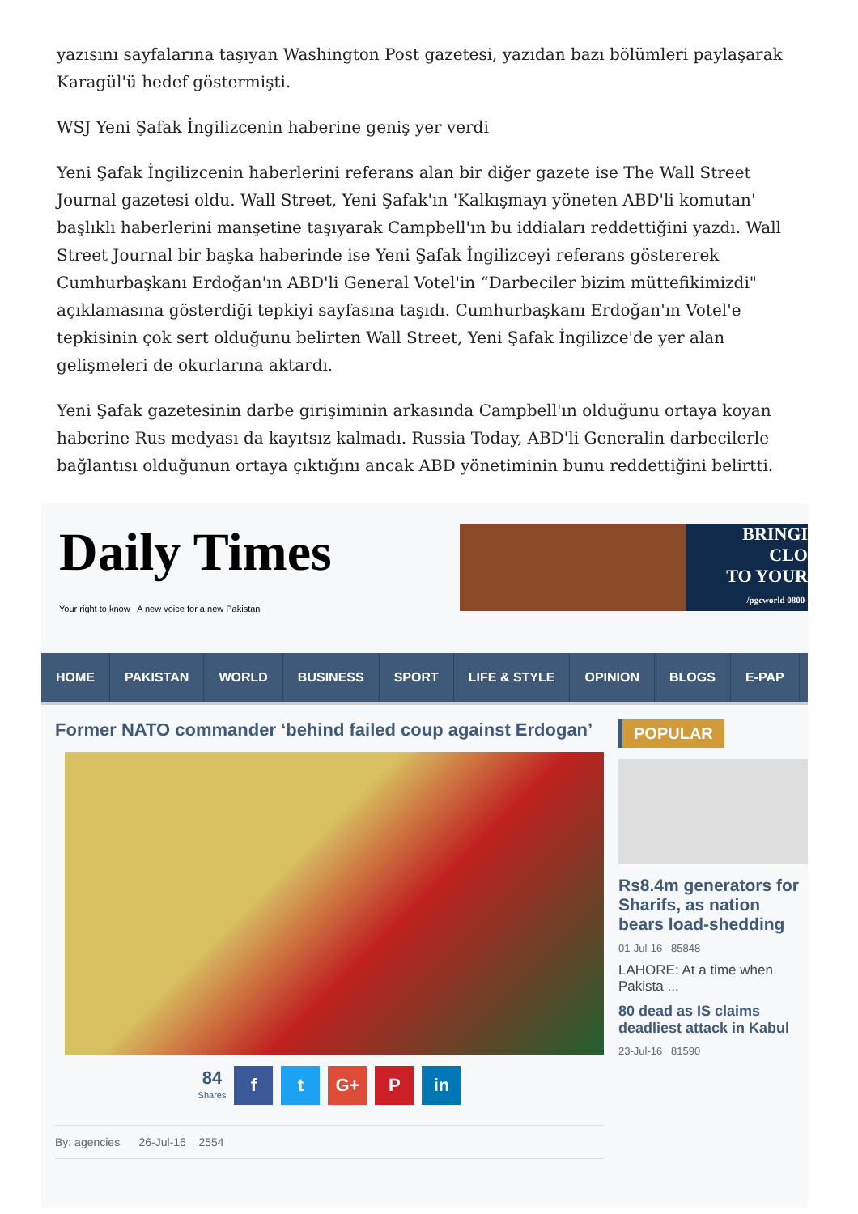yazısını sayfalarına taşıyan Washington Post gazetesi, yazıdan bazı bölümleri paylaşarak Karagül'ü hedef göstermişti.
WSJ Yeni Şafak İngilizcenin haberine geniş yer verdi
Yeni Şafak İngilizcenin haberlerini referans alan bir diğer gazete ise The Wall Street Journal gazetesi oldu. Wall Street, Yeni Şafak'ın 'Kalkışmayı yöneten ABD'li komutan' başlıklı haberlerini manşetine taşıyarak Campbell'ın bu iddiaları reddettiğini yazdı. Wall Street Journal bir başka haberinde ise Yeni Şafak İngilizceyi referans göstererek Cumhurbaşkanı Erdoğan'ın ABD'li General Votel'in “Darbeciler bizim müttefikimizdi" açıklamasına gösterdiği tepkiyi sayfasına taşıdı. Cumhurbaşkanı Erdoğan'ın Votel'e tepkisinin çok sert olduğunu belirten Wall Street, Yeni Şafak İngilizce'de yer alan gelişmeleri de okurlarına aktardı.
Yeni Şafak gazetesinin darbe girişiminin arkasında Campbell'ın olduğunu ortaya koyan haberine Rus medyası da kayıtsız kalmadı. Russia Today, ABD'li Generalin darbecilerle bağlantısı olduğunun ortaya çıktığını ancak ABD yönetiminin bunu reddettiğini belirtti.
Daily Times
Your right to know A new voice for a new Pakistan
BRINGI
CLO
TO YOUR
/pgcworld 0800-
HOME PAKISTAN WORLD BUSINESS SPORT LIFE & STYLE OPINION BLOGS E-PAP
Former NATO commander ‘behind failed coup against Erdogan’
84
Shares
ft G+ P in
By: agencies 26-Jul-16 2554
POPULAR
Rs8.4m generators for Sharifs, as nation bears load-shedding
01-Jul-16 85848
LAHORE: At a time when Pakista ...
80 dead as IS claims deadliest attack in Kabul
23-Jul-16 81590